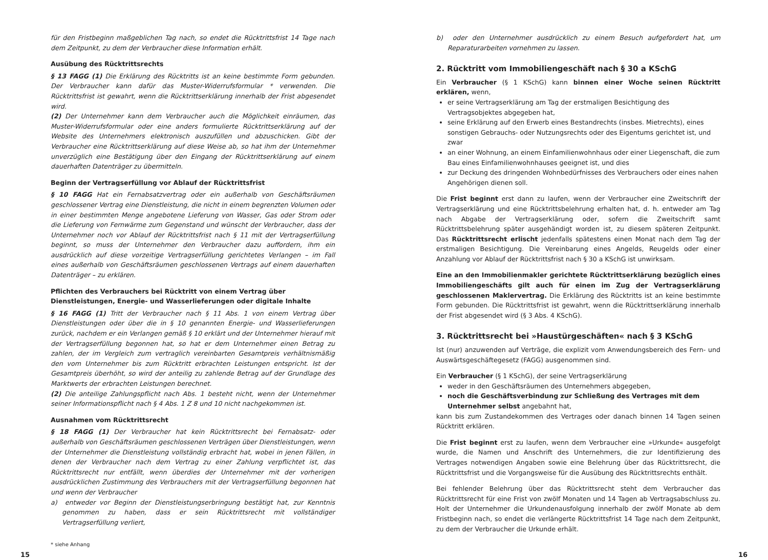für den Fristbeginn maßgeblichen Tag nach, so endet die Rücktrittsfrist 14 Tage nach dem Zeitpunkt, zu dem der Verbraucher diese Information erhält.
Ausübung des Rücktrittsrechts
§ 13 FAGG (1) Die Erklärung des Rücktritts ist an keine bestimmte Form gebunden. Der Verbraucher kann dafür das Muster-Widerrufsformular * verwenden. Die Rücktrittsfrist ist gewahrt, wenn die Rücktrittserklärung innerhalb der Frist abgesendet wird.
(2) Der Unternehmer kann dem Verbraucher auch die Möglichkeit einräumen, das Muster-Widerrufsformular oder eine anders formulierte Rücktrittserklärung auf der Website des Unternehmers elektronisch auszufüllen und abzuschicken. Gibt der Verbraucher eine Rücktrittserklärung auf diese Weise ab, so hat ihm der Unternehmer unverzüglich eine Bestätigung über den Eingang der Rücktrittserklärung auf einem dauerhaften Datenträger zu übermitteln.
Beginn der Vertragserfüllung vor Ablauf der Rücktrittsfrist
§ 10 FAGG Hat ein Fernabsatzvertrag oder ein außerhalb von Geschäftsräumen geschlossener Vertrag eine Dienstleistung, die nicht in einem begrenzten Volumen oder in einer bestimmten Menge angebotene Lieferung von Wasser, Gas oder Strom oder die Lieferung von Fernwärme zum Gegenstand und wünscht der Verbraucher, dass der Unternehmer noch vor Ablauf der Rücktrittsfrist nach § 11 mit der Vertragserfüllung beginnt, so muss der Unternehmer den Verbraucher dazu auffordern, ihm ein ausdrücklich auf diese vorzeitige Vertragserfüllung gerichtetes Verlangen – im Fall eines außerhalb von Geschäftsräumen geschlossenen Vertrags auf einem dauerhaften Datenträger – zu erklären.
Pflichten des Verbrauchers bei Rücktritt von einem Vertrag über Dienstleistungen, Energie- und Wasserlieferungen oder digitale Inhalte
§ 16 FAGG (1) Tritt der Verbraucher nach § 11 Abs. 1 von einem Vertrag über Dienstleistungen oder über die in § 10 genannten Energie- und Wasserlieferungen zurück, nachdem er ein Verlangen gemäß § 10 erklärt und der Unternehmer hierauf mit der Vertragserfüllung begonnen hat, so hat er dem Unternehmer einen Betrag zu zahlen, der im Vergleich zum vertraglich vereinbarten Gesamtpreis verhältnismäßig den vom Unternehmer bis zum Rücktritt erbrachten Leistungen entspricht. Ist der Gesamtpreis überhöht, so wird der anteilig zu zahlende Betrag auf der Grundlage des Marktwerts der erbrachten Leistungen berechnet.
(2) Die anteilige Zahlungspflicht nach Abs. 1 besteht nicht, wenn der Unternehmer seiner Informationspflicht nach § 4 Abs. 1 Z 8 und 10 nicht nachgekommen ist.
Ausnahmen vom Rücktrittsrecht
§ 18 FAGG (1) Der Verbraucher hat kein Rücktrittsrecht bei Fernabsatz- oder außerhalb von Geschäftsräumen geschlossenen Verträgen über Dienstleistungen, wenn der Unternehmer die Dienstleistung vollständig erbracht hat, wobei in jenen Fällen, in denen der Verbraucher nach dem Vertrag zu einer Zahlung verpflichtet ist, das Rücktrittsrecht nur entfällt, wenn überdies der Unternehmer mit der vorherigen ausdrücklichen Zustimmung des Verbrauchers mit der Vertragserfüllung begonnen hat und wenn der Verbraucher
a) entweder vor Beginn der Dienstleistungserbringung bestätigt hat, zur Kenntnis genommen zu haben, dass er sein Rücktrittsrecht mit vollständiger Vertragserfüllung verliert,
* siehe Anhang
b) oder den Unternehmer ausdrücklich zu einem Besuch aufgefordert hat, um Reparaturarbeiten vornehmen zu lassen.
2. Rücktritt vom Immobiliengeschäft nach § 30 a KSchG
Ein Verbraucher (§ 1 KSchG) kann binnen einer Woche seinen Rücktritt erklären, wenn,
er seine Vertragserklärung am Tag der erstmaligen Besichtigung des Vertragsobjektes abgegeben hat,
seine Erklärung auf den Erwerb eines Bestandrechts (insbes. Mietrechts), eines sonstigen Gebrauchs- oder Nutzungsrechts oder des Eigentums gerichtet ist, und zwar
an einer Wohnung, an einem Einfamilienwohnhaus oder einer Liegenschaft, die zum Bau eines Einfamilienwohnhauses geeignet ist, und dies
zur Deckung des dringenden Wohnbedürfnisses des Verbrauchers oder eines nahen Angehörigen dienen soll.
Die Frist beginnt erst dann zu laufen, wenn der Verbraucher eine Zweitschrift der Vertragserklärung und eine Rücktrittsbelehrung erhalten hat, d. h. entweder am Tag nach Abgabe der Vertragserklärung oder, sofern die Zweitschrift samt Rücktrittsbelehrung später ausgehändigt worden ist, zu diesem späteren Zeitpunkt. Das Rücktrittsrecht erlischt jedenfalls spätestens einen Monat nach dem Tag der erstmaligen Besichtigung. Die Vereinbarung eines Angelds, Reugelds oder einer Anzahlung vor Ablauf der Rücktrittsfrist nach § 30 a KSchG ist unwirksam.
Eine an den Immobilienmakler gerichtete Rücktrittserklärung bezüglich eines Immobiliengeschäfts gilt auch für einen im Zug der Vertragserklärung geschlossenen Maklervertrag. Die Erklärung des Rücktritts ist an keine bestimmte Form gebunden. Die Rücktrittsfrist ist gewahrt, wenn die Rücktrittserklärung innerhalb der Frist abgesendet wird (§ 3 Abs. 4 KSchG).
3. Rücktrittsrecht bei »Haustürgeschäften« nach § 3 KSchG
Ist (nur) anzuwenden auf Verträge, die explizit vom Anwendungsbereich des Fern- und Auswärtsgeschäftegesetz (FAGG) ausgenommen sind.
Ein Verbraucher (§ 1 KSchG), der seine Vertragserklärung
weder in den Geschäftsräumen des Unternehmers abgegeben,
noch die Geschäftsverbindung zur Schließung des Vertrages mit dem Unternehmer selbst angebahnt hat,
kann bis zum Zustandekommen des Vertrages oder danach binnen 14 Tagen seinen Rücktritt erklären.
Die Frist beginnt erst zu laufen, wenn dem Verbraucher eine »Urkunde« ausgefolgt wurde, die Namen und Anschrift des Unternehmers, die zur Identifizierung des Vertrages notwendigen Angaben sowie eine Belehrung über das Rücktrittsrecht, die Rücktrittsfrist und die Vorgangsweise für die Ausübung des Rücktrittsrechts enthält.
Bei fehlender Belehrung über das Rücktrittsrecht steht dem Verbraucher das Rücktrittsrecht für eine Frist von zwölf Monaten und 14 Tagen ab Vertragsabschluss zu. Holt der Unternehmer die Urkundenausfolgung innerhalb der zwölf Monate ab dem Fristbeginn nach, so endet die verlängerte Rücktrittsfrist 14 Tage nach dem Zeitpunkt, zu dem der Verbraucher die Urkunde erhält.
15 16